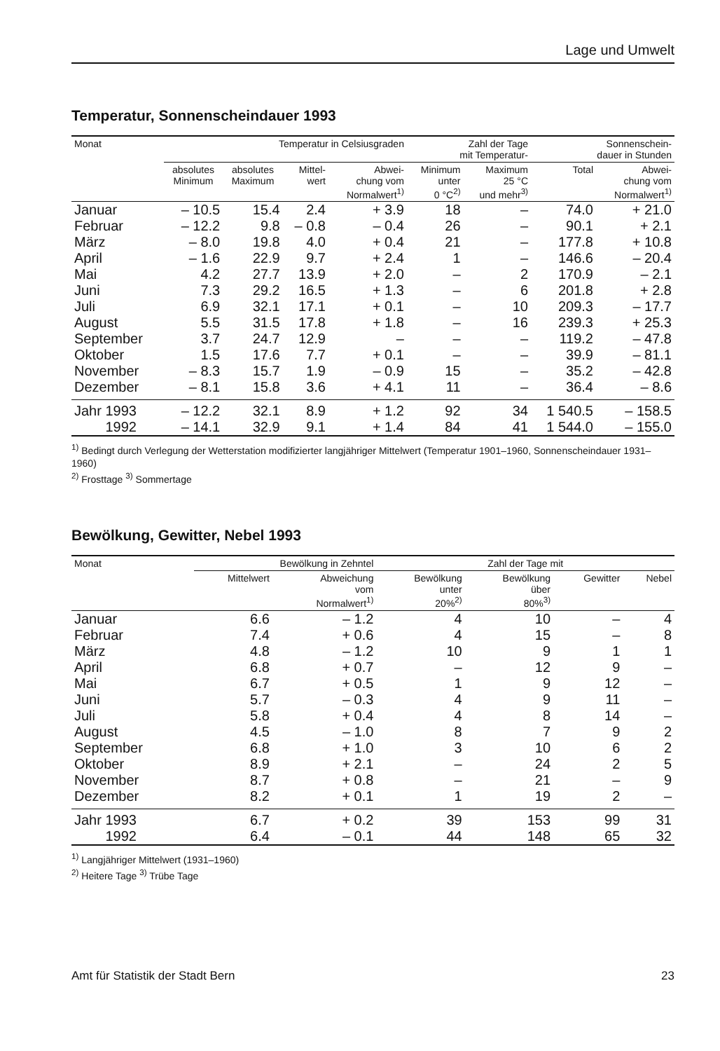Lage und Umwelt
Temperatur, Sonnenscheindauer 1993
| Monat | Temperatur in Celsiusgraden | | | | Zahl der Tage mit Temperatur- | | Sonnenschein- dauer in Stunden | |
| --- | --- | --- | --- | --- | --- | --- | --- | --- |
| | absolutes Minimum | absolutes Maximum | Mittel- wert | Abwei- chung vom Normalwert<sup>1)</sup> | Minimum unter 0 °C<sup>2)</sup> | Maximum 25 °C und mehr<sup>3)</sup> | Total | Abwei- chung vom Normalwert<sup>1)</sup> |
| Januar | – 10.5 | 15.4 | 2.4 | + 3.9 | 18 | – | 74.0 | + 21.0 |
| Februar | – 12.2 | 9.8 | – 0.8 | – 0.4 | 26 | – | 90.1 | + 2.1 |
| März | – 8.0 | 19.8 | 4.0 | + 0.4 | 21 | – | 177.8 | + 10.8 |
| April | – 1.6 | 22.9 | 9.7 | + 2.4 | 1 | – | 146.6 | – 20.4 |
| Mai | 4.2 | 27.7 | 13.9 | + 2.0 | – | 2 | 170.9 | – 2.1 |
| Juni | 7.3 | 29.2 | 16.5 | + 1.3 | – | 6 | 201.8 | + 2.8 |
| Juli | 6.9 | 32.1 | 17.1 | + 0.1 | – | 10 | 209.3 | – 17.7 |
| August | 5.5 | 31.5 | 17.8 | + 1.8 | – | 16 | 239.3 | + 25.3 |
| September | 3.7 | 24.7 | 12.9 | – | – | – | 119.2 | – 47.8 |
| Oktober | 1.5 | 17.6 | 7.7 | + 0.1 | – | – | 39.9 | – 81.1 |
| November | – 8.3 | 15.7 | 1.9 | – 0.9 | 15 | – | 35.2 | – 42.8 |
| Dezember | – 8.1 | 15.8 | 3.6 | + 4.1 | 11 | – | 36.4 | – 8.6 |
| Jahr 1993 | – 12.2 | 32.1 | 8.9 | + 1.2 | 92 | 34 | 1 540.5 | – 158.5 |
| 1992 | – 14.1 | 32.9 | 9.1 | + 1.4 | 84 | 41 | 1 544.0 | – 155.0 |
<sup>1)</sup> Bedingt durch Verlegung der Wetterstation modifizierter langjähriger Mittelwert (Temperatur 1901–1960, Sonnenscheindauer 1931–1960)
<sup>2)</sup> Frosttage <sup>3)</sup> Sommertage
Bewölkung, Gewitter, Nebel 1993
| Monat | Bewölkung in Zehntel | | Zahl der Tage mit | | | |
| --- | --- | --- | --- | --- | --- | --- |
| | Mittelwert | Abweichung vom Normalwert<sup>1)</sup> | Bewölkung unter 20%<sup>2)</sup> | Bewölkung über 80%<sup>3)</sup> | Gewitter | Nebel |
| Januar | 6.6 | – 1.2 | 4 | 10 | – | 4 |
| Februar | 7.4 | + 0.6 | 4 | 15 | – | 8 |
| März | 4.8 | – 1.2 | 10 | 9 | 1 | 1 |
| April | 6.8 | + 0.7 | – | 12 | 9 | – |
| Mai | 6.7 | + 0.5 | 1 | 9 | 12 | – |
| Juni | 5.7 | – 0.3 | 4 | 9 | 11 | – |
| Juli | 5.8 | + 0.4 | 4 | 8 | 14 | – |
| August | 4.5 | – 1.0 | 8 | 7 | 9 | 2 |
| September | 6.8 | + 1.0 | 3 | 10 | 6 | 2 |
| Oktober | 8.9 | + 2.1 | – | 24 | 2 | 5 |
| November | 8.7 | + 0.8 | – | 21 | – | 9 |
| Dezember | 8.2 | + 0.1 | 1 | 19 | 2 | – |
| Jahr 1993 | 6.7 | + 0.2 | 39 | 153 | 99 | 31 |
| 1992 | 6.4 | – 0.1 | 44 | 148 | 65 | 32 |
<sup>1)</sup> Langjähriger Mittelwert (1931–1960)
<sup>2)</sup> Heitere Tage <sup>3)</sup> Trübe Tage
Amt für Statistik der Stadt Bern 23